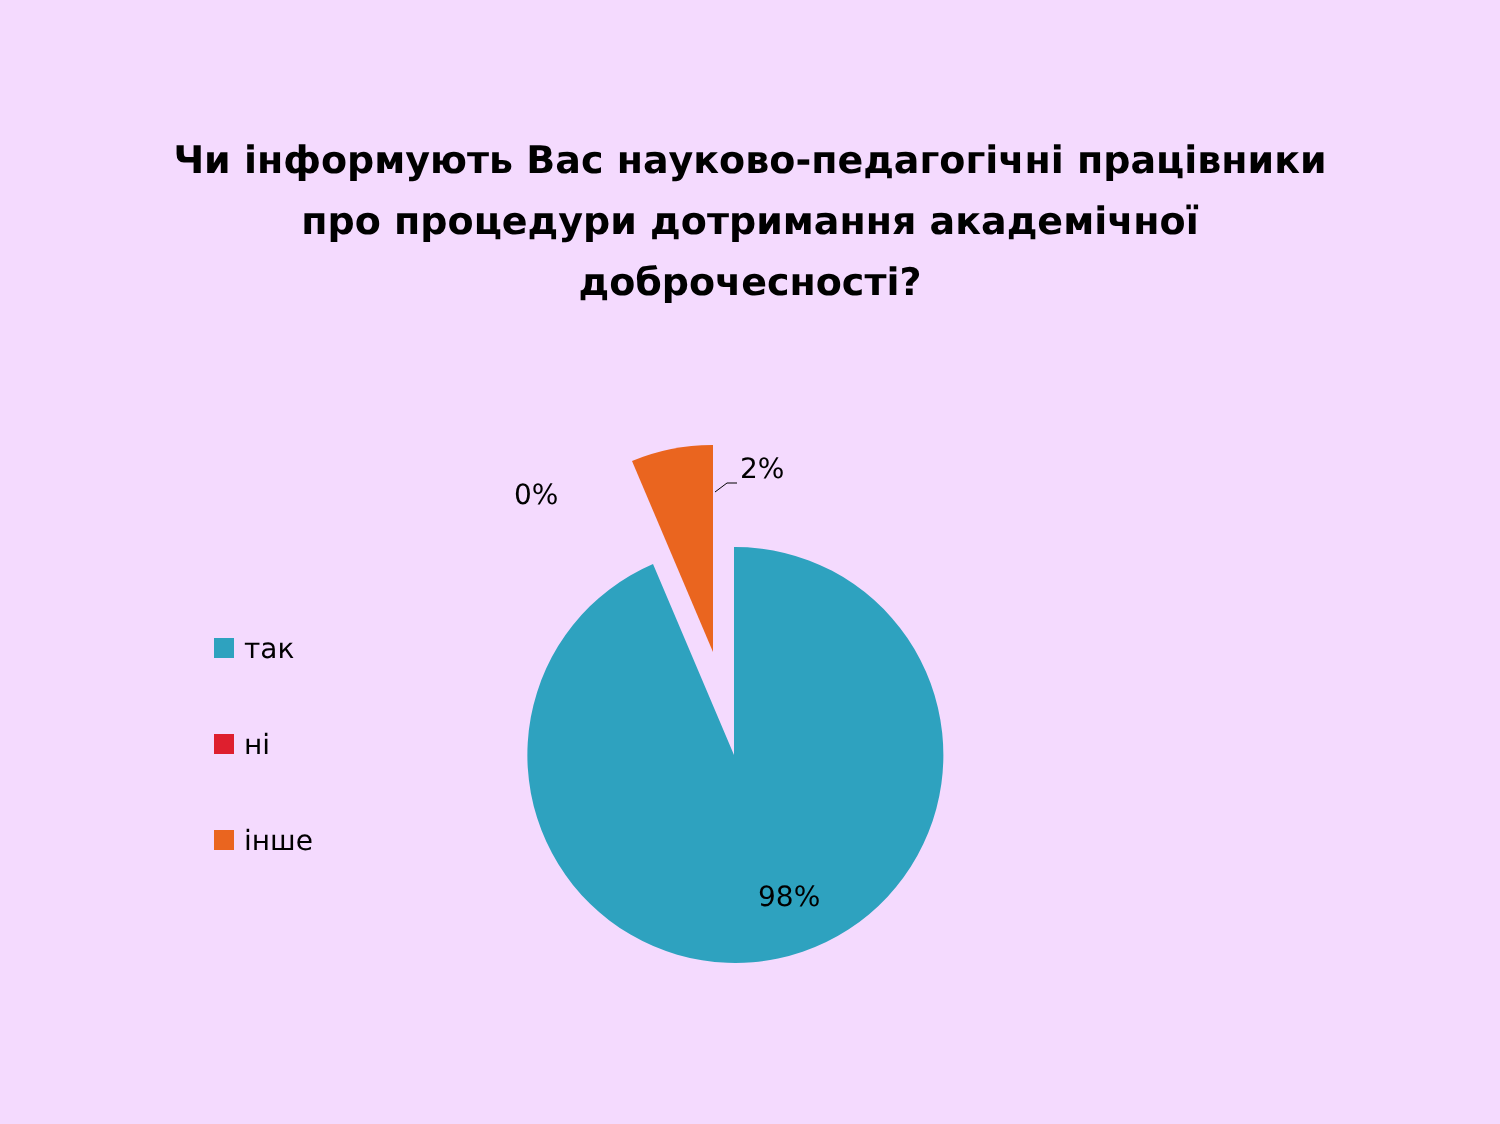Чи інформують Вас науково-педагогічні працівники про процедури дотримання академічної доброчесності?
так
ні
інше
0%
2%
98%